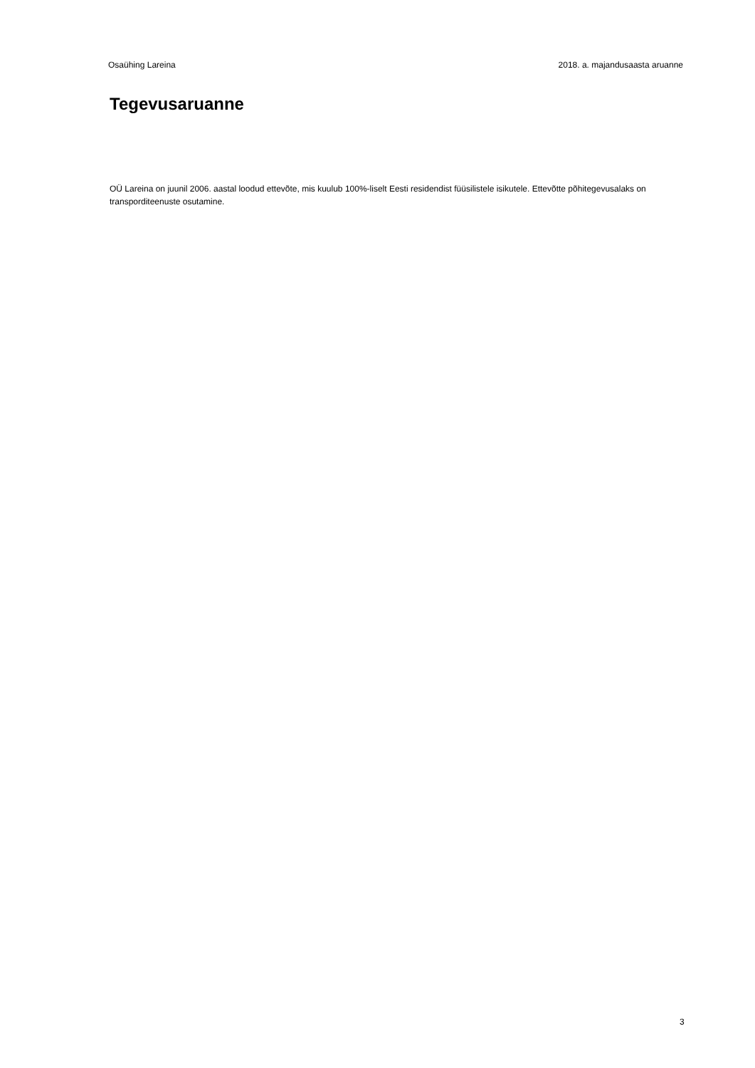Osaühing Lareina 2018. a. majandusaasta aruanne
Tegevusaruanne
OÜ Lareina on juunil 2006. aastal loodud ettevõte, mis kuulub 100%-liselt Eesti residendist füüsilistele isikutele. Ettevõtte põhitegevusalaks on transporditeenuste osutamine.
3